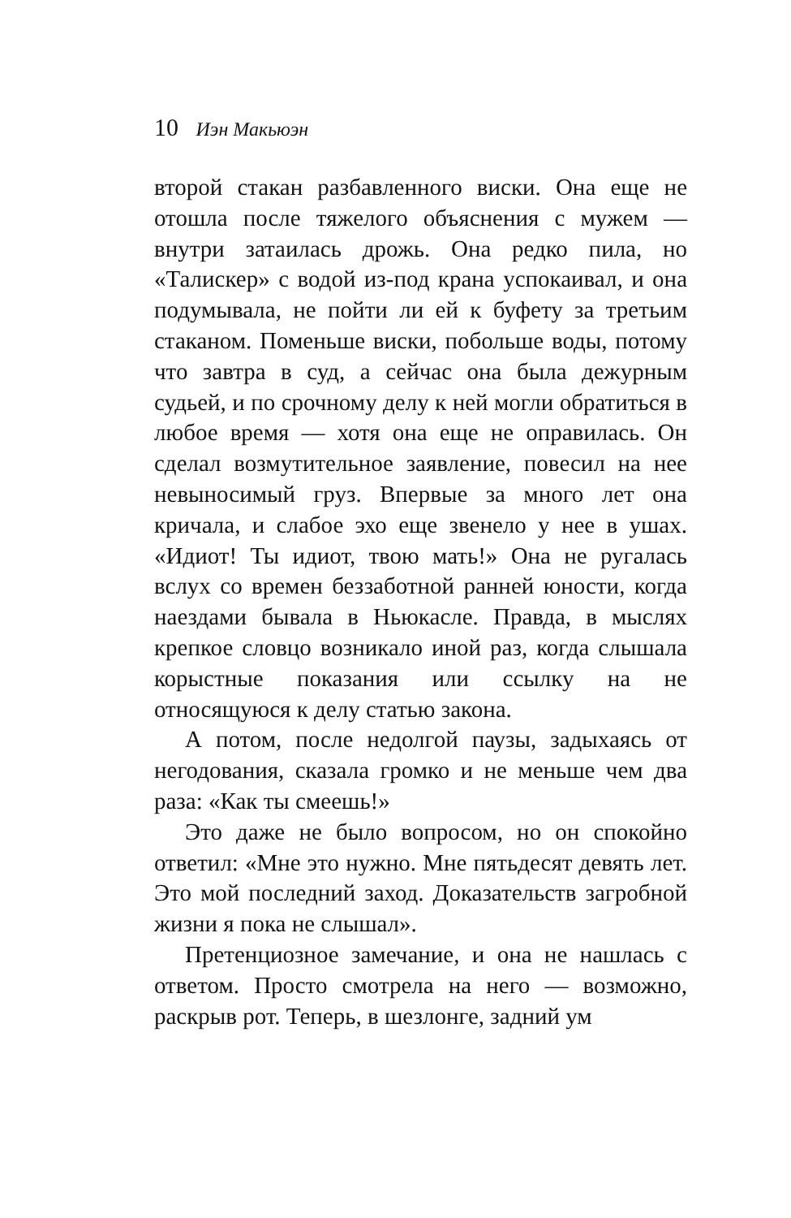10 Иэн Макьюэн
второй стакан разбавленного виски. Она еще не отошла после тяжелого объяснения с мужем — внутри затаилась дрожь. Она редко пила, но «Талискер» с водой из-под крана успокаивал, и она подумывала, не пойти ли ей к буфету за третьим стаканом. Поменьше виски, побольше воды, потому что завтра в суд, а сейчас она была дежурным судьей, и по срочному делу к ней могли обратиться в любое время — хотя она еще не оправилась. Он сделал возмутительное заявление, повесил на нее невыносимый груз. Впервые за много лет она кричала, и слабое эхо еще звенело у нее в ушах. «Идиот! Ты идиот, твою мать!» Она не ругалась вслух со времен беззаботной ранней юности, когда наездами бывала в Ньюкасле. Правда, в мыслях крепкое словцо возникало иной раз, когда слышала корыстные показания или ссылку на не относящуюся к делу статью закона.
А потом, после недолгой паузы, задыхаясь от негодования, сказала громко и не меньше чем два раза: «Как ты смеешь!»
Это даже не было вопросом, но он спокойно ответил: «Мне это нужно. Мне пятьдесят девять лет. Это мой последний заход. Доказательств загробной жизни я пока не слышал».
Претенциозное замечание, и она не нашлась с ответом. Просто смотрела на него — возможно, раскрыв рот. Теперь, в шезлонге, задний ум